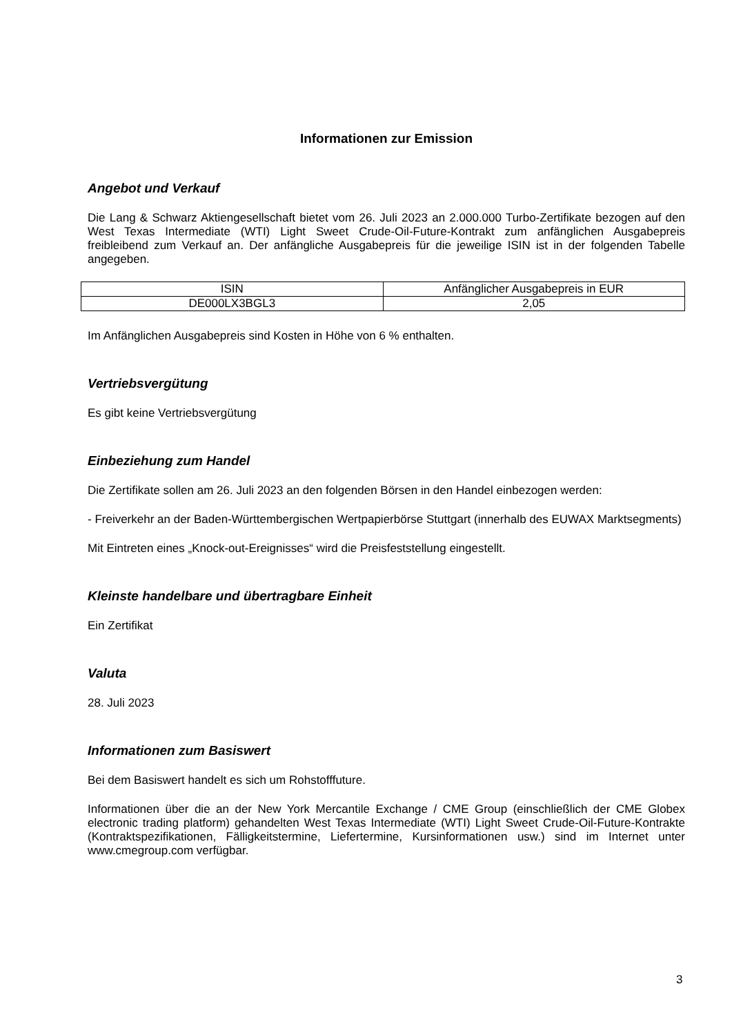Informationen zur Emission
Angebot und Verkauf
Die Lang & Schwarz Aktiengesellschaft bietet vom 26. Juli 2023 an 2.000.000 Turbo-Zertifikate bezogen auf den West Texas Intermediate (WTI) Light Sweet Crude-Oil-Future-Kontrakt zum anfänglichen Ausgabepreis freibleibend zum Verkauf an. Der anfängliche Ausgabepreis für die jeweilige ISIN ist in der folgenden Tabelle angegeben.
| ISIN | Anfänglicher Ausgabepreis in EUR |
| DE000LX3BGL3 | 2,05 |
Im Anfänglichen Ausgabepreis sind Kosten in Höhe von 6 % enthalten.
Vertriebsvergütung
Es gibt keine Vertriebsvergütung
Einbeziehung zum Handel
Die Zertifikate sollen am 26. Juli 2023 an den folgenden Börsen in den Handel einbezogen werden:
- Freiverkehr an der Baden-Württembergischen Wertpapierbörse Stuttgart (innerhalb des EUWAX Marktsegments)
Mit Eintreten eines „Knock-out-Ereignisses“ wird die Preisfeststellung eingestellt.
Kleinste handelbare und übertragbare Einheit
Ein Zertifikat
Valuta
28. Juli 2023
Informationen zum Basiswert
Bei dem Basiswert handelt es sich um Rohstofffuture.
Informationen über die an der New York Mercantile Exchange / CME Group (einschließlich der CME Globex electronic trading platform) gehandelten West Texas Intermediate (WTI) Light Sweet Crude-Oil-Future-Kontrakte (Kontraktspezifikationen, Fälligkeitstermine, Liefertermine, Kursinformationen usw.) sind im Internet unter www.cmegroup.com verfügbar.
3